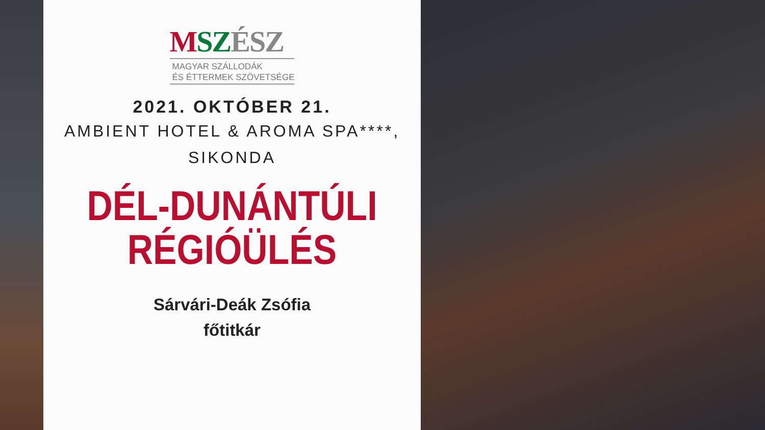MSZ ÉSZ
MAGYAR SZÁLLODÁK
ÉS ÉTTERMEK SZÖVETSÉGE
2021. OKTÓBER 21.
AMBIENT HOTEL & AROMA SPA****,
SIKONDA
DÉL-DUNÁNTÚLI
RÉGIÓÜLÉS
Sárvári-Deák Zsófia
főtitkár